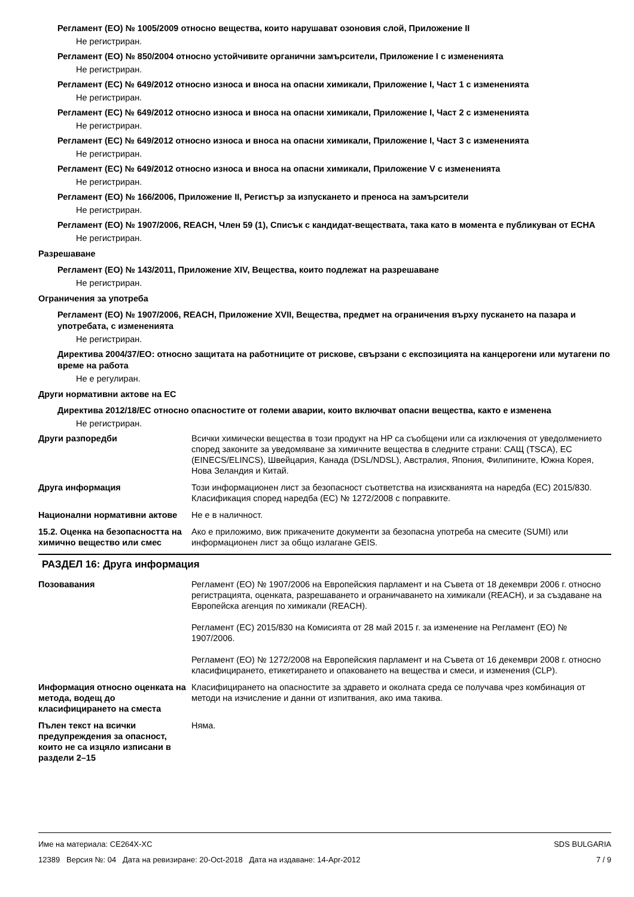Регламент (ЕО) № 1005/2009 относно вещества, които нарушават озоновия слой, Приложение II
Не регистриран.
Регламент (ЕО) № 850/2004 относно устойчивите органични замърсители, Приложение I с измененията
Не регистриран.
Регламент (ЕС) № 649/2012 относно износа и вноса на опасни химикали, Приложение I, Част 1 с измененията
Не регистриран.
Регламент (ЕС) № 649/2012 относно износа и вноса на опасни химикали, Приложение I, Част 2 с измененията
Не регистриран.
Регламент (ЕС) № 649/2012 относно износа и вноса на опасни химикали, Приложение I, Част 3 с измененията
Не регистриран.
Регламент (ЕС) № 649/2012 относно износа и вноса на опасни химикали, Приложение V с измененията
Не регистриран.
Регламент (ЕО) № 166/2006, Приложение II, Регистър за изпускането и преноса на замърсители
Не регистриран.
Регламент (ЕО) № 1907/2006, REACH, Член 59 (1), Списък с кандидат-веществата, така като в момента е публикуван от ECHA
Не регистриран.
Разрешаване
Регламент (ЕО) № 143/2011, Приложение XIV, Вещества, които подлежат на разрешаване
Не регистриран.
Ограничения за употреба
Регламент (ЕО) № 1907/2006, REACH, Приложение XVII, Вещества, предмет на ограничения върху пускането на пазара и употребата, с измененията
Не регистриран.
Директива 2004/37/ЕО: относно защитата на работниците от рискове, свързани с експозицията на канцерогени или мутагени по време на работа
Не е регулиран.
Други нормативни актове на ЕС
Директива 2012/18/ЕС относно опасностите от големи аварии, които включват опасни вещества, както е изменена
Не регистриран.
Други разпоредби Всички химически вещества в този продукт на HP са съобщени или са изключения от уведолмението според законите за уведомяване за химичните вещества в следните страни: САЩ (TSCA), ЕС (EINECS/ELINCS), Швейцария, Канада (DSL/NDSL), Австралия, Япония, Филипините, Южна Корея, Нова Зеландия и Китай.
Друга информация Този информационен лист за безопасност съответства на изискванията на наредба (ЕС) 2015/830. Класификация според наредба (ЕС) № 1272/2008 с поправките.
Национални нормативни актове Не е в наличност.
15.2. Оценка на безопасността на химично вещество или смес
Ако е приложимо, виж прикачените документи за безопасна употреба на смесите (SUMI) или информационен лист за общо излагане GEIS.
РАЗДЕЛ 16: Друга информация
Позовавания Регламент (ЕО) № 1907/2006 на Европейския парламент и на Съвета от 18 декември 2006 г. относно регистрацията, оценката, разрешаването и ограничаването на химикали (REACH), и за създаване на Европейска агенция по химикали (REACH).
Регламент (ЕС) 2015/830 на Комисията от 28 май 2015 г. за изменение на Регламент (ЕО) № 1907/2006.
Регламент (ЕО) № 1272/2008 на Европейския парламент и на Съвета от 16 декември 2008 г. относно класифицирането, етикетирането и опаковането на вещества и смеси, и изменения (CLP).
Информация относно оценката на метода, водещ до класифицирането на сместа
Класифицирането на опасностите за здравето и околната среда се получава чрез комбинация от методи на изчисление и данни от изпитвания, ако има такива.
Пълен текст на всички предупреждения за опасност, които не са изцяло изписани в раздели 2–15
Няма.
Име на материала: CE264X-XC
12389 Версия №: 04 Дата на ревизиране: 20-Oct-2018 Дата на издаване: 14-Apr-2012
SDS BULGARIA
7 / 9